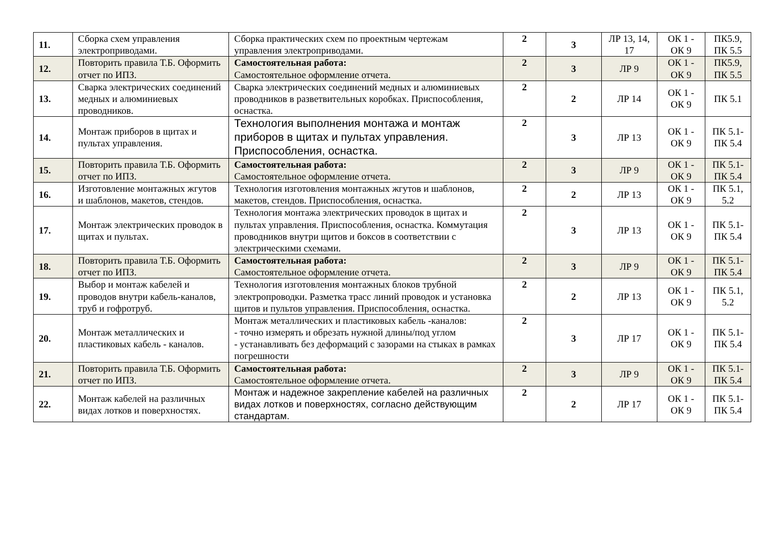| 11. | Сборка схем управления электроприводами. | Сборка практических схем по проектным чертежам управления электроприводами. | 2 | 3 | ЛР 13, 14, 17 | ОК 1 - ОК 9 | ПК5.9, ПК 5.5 |
| 12. | Повторить правила Т.Б. Оформить отчет по ИПЗ. | Самостоятельная работа: Самостоятельное оформление отчета. | 2 | 3 | ЛР 9 | ОК 1 - ОК 9 | ПК5.9, ПК 5.5 |
| 13. | Сварка электрических соединений медных и алюминиевых проводников. | Сварка электрических соединений медных и алюминиевых проводников в разветвительных коробках. Приспособления, оснастка. | 2 | 2 | ЛР 14 | ОК 1 - ОК 9 | ПК 5.1 |
| 14. | Монтаж приборов в щитах и пультах управления. | Технология выполнения монтажа и монтаж приборов в щитах и пультах управления. Приспособления, оснастка. | 2 | 3 | ЛР 13 | ОК 1 - ОК 9 | ПК 5.1- ПК 5.4 |
| 15. | Повторить правила Т.Б. Оформить отчет по ИПЗ. | Самостоятельная работа: Самостоятельное оформление отчета. | 2 | 3 | ЛР 9 | ОК 1 - ОК 9 | ПК 5.1- ПК 5.4 |
| 16. | Изготовление монтажных жгутов и шаблонов, макетов, стендов. | Технология изготовления монтажных жгутов и шаблонов, макетов, стендов. Приспособления, оснастка. | 2 | 2 | ЛР 13 | ОК 1 - ОК 9 | ПК 5.1, 5.2 |
| 17. | Монтаж электрических проводок в щитах и пультах. | Технология монтажа электрических проводок в щитах и пультах управления. Приспособления, оснастка. Коммутация проводников внутри щитов и боксов в соответствии с электрическими схемами. | 2 | 3 | ЛР 13 | ОК 1 - ОК 9 | ПК 5.1- ПК 5.4 |
| 18. | Повторить правила Т.Б. Оформить отчет по ИПЗ. | Самостоятельная работа: Самостоятельное оформление отчета. | 2 | 3 | ЛР 9 | ОК 1 - ОК 9 | ПК 5.1- ПК 5.4 |
| 19. | Выбор и монтаж кабелей и проводов внутри кабель-каналов, труб и гофротруб. | Технология изготовления монтажных блоков трубной электропроводки. Разметка трасс линий проводок и установка щитов и пультов управления. Приспособления, оснастка. | 2 | 2 | ЛР 13 | ОК 1 - ОК 9 | ПК 5.1, 5.2 |
| 20. | Монтаж металлических и пластиковых кабель - каналов. | Монтаж металлических и пластиковых кабель -каналов: - точно измерять и обрезать нужной длины/под углом - устанавливать без деформаций с зазорами на стыках в рамках погрешности | 2 | 3 | ЛР 17 | ОК 1 - ОК 9 | ПК 5.1- ПК 5.4 |
| 21. | Повторить правила Т.Б. Оформить отчет по ИПЗ. | Самостоятельная работа: Самостоятельное оформление отчета. | 2 | 3 | ЛР 9 | ОК 1 - ОК 9 | ПК 5.1- ПК 5.4 |
| 22. | Монтаж кабелей на различных видах лотков и поверхностях. | Монтаж и надежное закрепление кабелей на различных видах лотков и поверхностях, согласно действующим стандартам. | 2 | 2 | ЛР 17 | ОК 1 - ОК 9 | ПК 5.1- ПК 5.4 |